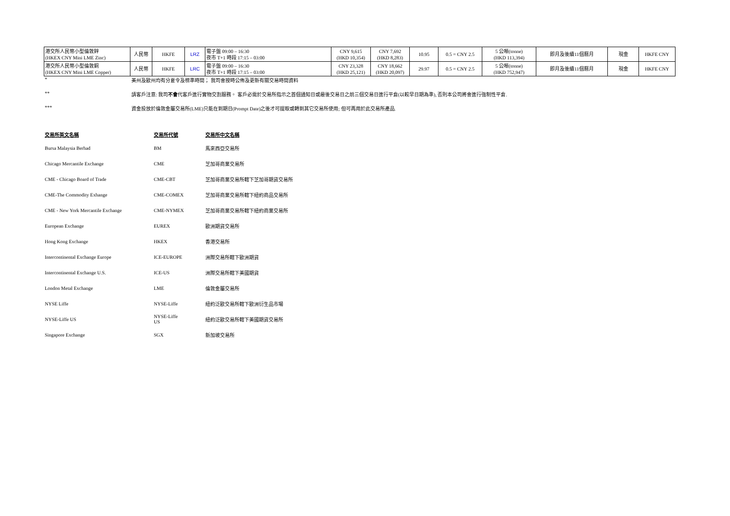| 港交所人民幣小型倫敦鋅 (HKEX CNY Mini LME Zinc) | 人民幣 | HKFE | LRZ | 電子盤 09:00 – 16:30 夜市 T+1 時段 17:15 – 03:00 | CNY 9,615 (HKD 10,354) | CNY 7,692 (HKD 8,283) | 10.95 | 0.5 = CNY 2.5 | 5 公噸(tonne) (HKD 113,394) | 即月及後續11個曆月 | 現金 | HKFE CNY |
| 港交所人民幣小型倫敦銅 (HKEX CNY Mini LME Copper) | 人民幣 | HKFE | LRC | 電子盤 09:00 – 16:30 夜市 T+1 時段 17:15 – 03:00 | CNY 23,328 (HKD 25,121) | CNY 18,662 (HKD 20,097) | 29.97 | 0.5 = CNY 2.5 | 5 公噸(tonne) (HKD 752,947) | 即月及後續11個曆月 | 現金 | HKFE CNY |
| * | 美州及歐州均有分夏令及標準時間； 我司會按時公佈及更新有關交易時間資料 |
| ** | 請客戶注意: 我司 不會 代客戶進行實物交割服務。 客戶必需於交易所指示之首個通知日或最後交易日之前三個交易日進行平倉(以較早日期為準), 否則本公司將會進行強制性平倉. |
| *** | 資金投放於倫敦金屬交易所(LME)只能在到期日(Prompt Date)之後才可提取或轉到其它交易所使用; 但可再用於此交易所產品. |
| 交易所英文名稱 | 交易所代號 | 交易所中文名稱 |
| --- | --- | --- |
| Bursa Malaysia Berhad | BM | 馬來西亞交易所 |
| Chicago Mercantile Exchange | CME | 芝加哥商業交易所 |
| CME - Chicago Board of Trade | CME-CBT | 芝加哥商業交易所轄下芝加哥期貨交易所 |
| CME-The Commodity Exhange | CME-COMEX | 芝加哥商業交易所轄下紐約商品交易所 |
| CME - New York Mercantile Exchange | CME-NYMEX | 芝加哥商業交易所轄下紐約商業交易所 |
| European Exchange | EUREX | 歐洲期貨交易所 |
| Hong Kong Exchange | HKEX | 香港交易所 |
| Intercontinental Exchange Europe | ICE-EUROPE | 洲際交易所轄下歐洲期貨 |
| Intercontinental Exchange U.S. | ICE-US | 洲際交易所轄下美國期貨 |
| London Metal Exchange | LME | 倫敦金屬交易所 |
| NYSE Liffe | NYSE-Liffe | 紐約泛歐交易所轄下歐洲衍生品市場 |
| NYSE-Liffe US | NYSE-Liffe US | 紐約泛歐交易所轄下美國期貨交易所 |
| Singapore Exchange | SGX | 新加坡交易所 |